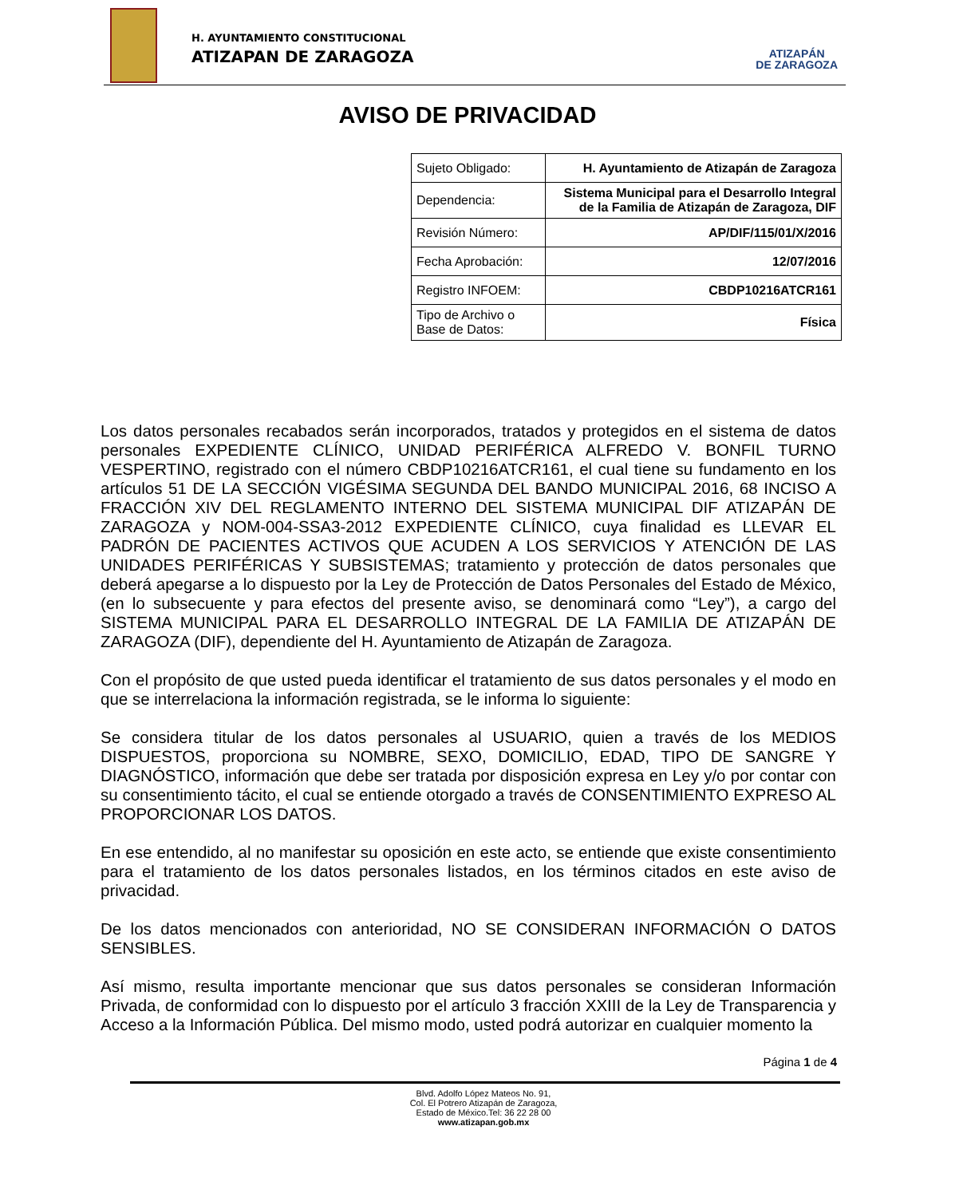H. AYUNTAMIENTO CONSTITUCIONAL
ATIZAPAN DE ZARAGOZA
ATIZAPÁN
DE ZARAGOZA
AVISO DE PRIVACIDAD
| Sujeto Obligado: | H. Ayuntamiento de Atizapán de Zaragoza |
| Dependencia: | Sistema Municipal para el Desarrollo Integral de la Familia de Atizapán de Zaragoza, DIF |
| Revisión Número: | AP/DIF/115/01/X/2016 |
| Fecha Aprobación: | 12/07/2016 |
| Registro INFOEM: | CBDP10216ATCR161 |
| Tipo de Archivo o Base de Datos: | Física |
Los datos personales recabados serán incorporados, tratados y protegidos en el sistema de datos personales EXPEDIENTE CLÍNICO, UNIDAD PERIFÉRICA ALFREDO V. BONFIL TURNO VESPERTINO, registrado con el número CBDP10216ATCR161, el cual tiene su fundamento en los artículos 51 DE LA SECCIÓN VIGÉSIMA SEGUNDA DEL BANDO MUNICIPAL 2016, 68 INCISO A FRACCIÓN XIV DEL REGLAMENTO INTERNO DEL SISTEMA MUNICIPAL DIF ATIZAPÁN DE ZARAGOZA y NOM-004-SSA3-2012 EXPEDIENTE CLÍNICO, cuya finalidad es LLEVAR EL PADRÓN DE PACIENTES ACTIVOS QUE ACUDEN A LOS SERVICIOS Y ATENCIÓN DE LAS UNIDADES PERIFÉRICAS Y SUBSISTEMAS; tratamiento y protección de datos personales que deberá apegarse a lo dispuesto por la Ley de Protección de Datos Personales del Estado de México, (en lo subsecuente y para efectos del presente aviso, se denominará como “Ley”), a cargo del SISTEMA MUNICIPAL PARA EL DESARROLLO INTEGRAL DE LA FAMILIA DE ATIZAPÁN DE ZARAGOZA (DIF), dependiente del H. Ayuntamiento de Atizapán de Zaragoza.
Con el propósito de que usted pueda identificar el tratamiento de sus datos personales y el modo en que se interrelaciona la información registrada, se le informa lo siguiente:
Se considera titular de los datos personales al USUARIO, quien a través de los MEDIOS DISPUESTOS, proporciona su NOMBRE, SEXO, DOMICILIO, EDAD, TIPO DE SANGRE Y DIAGNÓSTICO, información que debe ser tratada por disposición expresa en Ley y/o por contar con su consentimiento tácito, el cual se entiende otorgado a través de CONSENTIMIENTO EXPRESO AL PROPORCIONAR LOS DATOS.
En ese entendido, al no manifestar su oposición en este acto, se entiende que existe consentimiento para el tratamiento de los datos personales listados, en los términos citados en este aviso de privacidad.
De los datos mencionados con anterioridad, NO SE CONSIDERAN INFORMACIÓN O DATOS SENSIBLES.
Así mismo, resulta importante mencionar que sus datos personales se consideran Información Privada, de conformidad con lo dispuesto por el artículo 3 fracción XXIII de la Ley de Transparencia y Acceso a la Información Pública. Del mismo modo, usted podrá autorizar en cualquier momento la
Página 1 de 4
Blvd. Adolfo López Mateos No. 91,
Col. El Potrero Atizapán de Zaragoza,
Estado de México.Tel: 36 22 28 00
www.atizapan.gob.mx